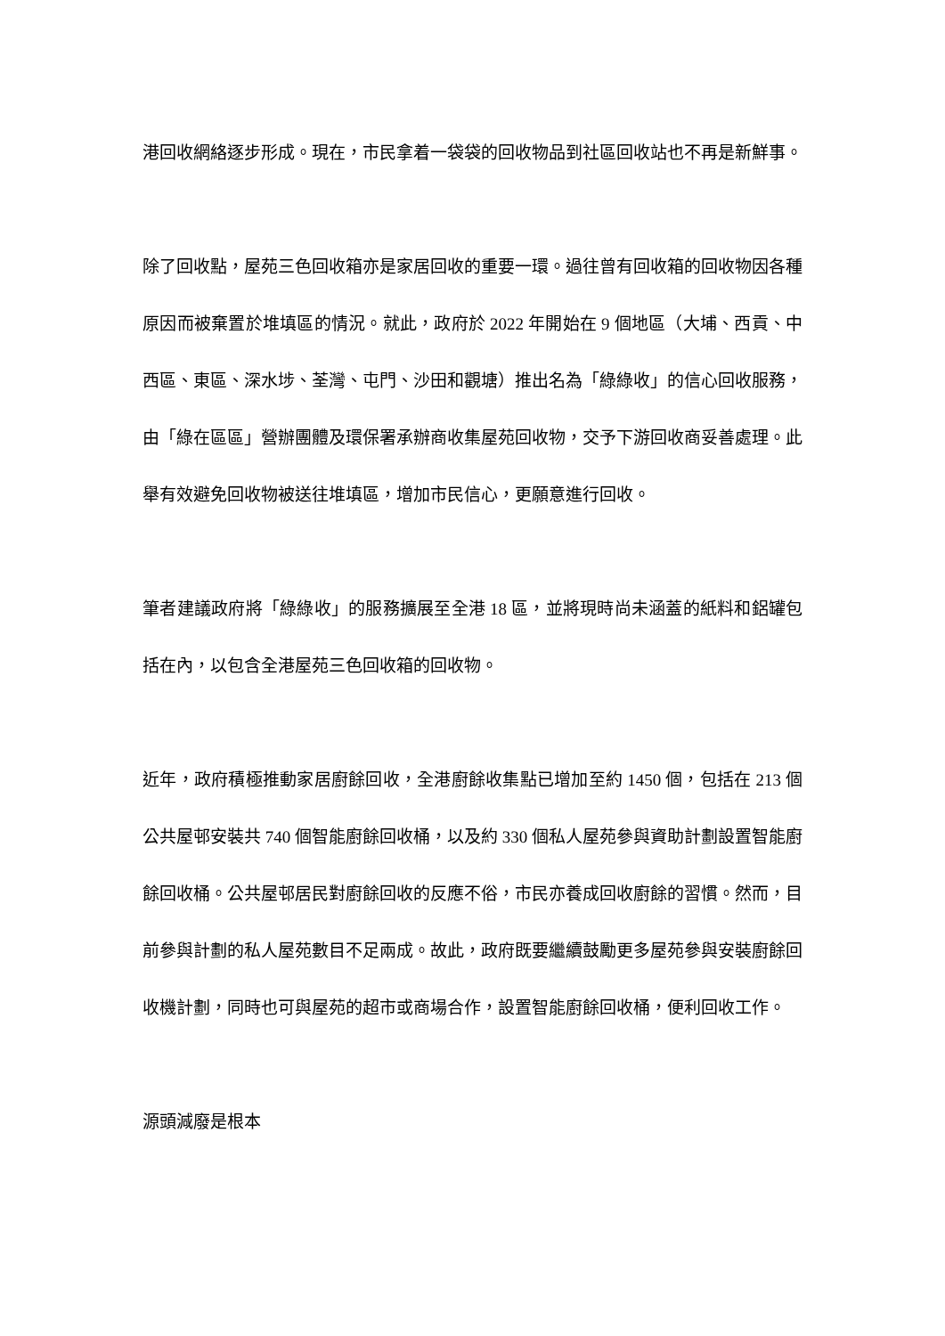港回收網絡逐步形成。現在，市民拿着一袋袋的回收物品到社區回收站也不再是新鮮事。
除了回收點，屋苑三色回收箱亦是家居回收的重要一環。過往曾有回收箱的回收物因各種原因而被棄置於堆填區的情況。就此，政府於 2022 年開始在 9 個地區（大埔、西貢、中西區、東區、深水埗、荃灣、屯門、沙田和觀塘）推出名為「綠綠收」的信心回收服務，由「綠在區區」營辦團體及環保署承辦商收集屋苑回收物，交予下游回收商妥善處理。此舉有效避免回收物被送往堆填區，增加市民信心，更願意進行回收。
筆者建議政府將「綠綠收」的服務擴展至全港 18 區，並將現時尚未涵蓋的紙料和鋁罐包括在內，以包含全港屋苑三色回收箱的回收物。
近年，政府積極推動家居廚餘回收，全港廚餘收集點已增加至約 1450 個，包括在 213 個公共屋邨安裝共 740 個智能廚餘回收桶，以及約 330 個私人屋苑參與資助計劃設置智能廚餘回收桶。公共屋邨居民對廚餘回收的反應不俗，市民亦養成回收廚餘的習慣。然而，目前參與計劃的私人屋苑數目不足兩成。故此，政府既要繼續鼓勵更多屋苑參與安裝廚餘回收機計劃，同時也可與屋苑的超市或商場合作，設置智能廚餘回收桶，便利回收工作。
源頭減廢是根本